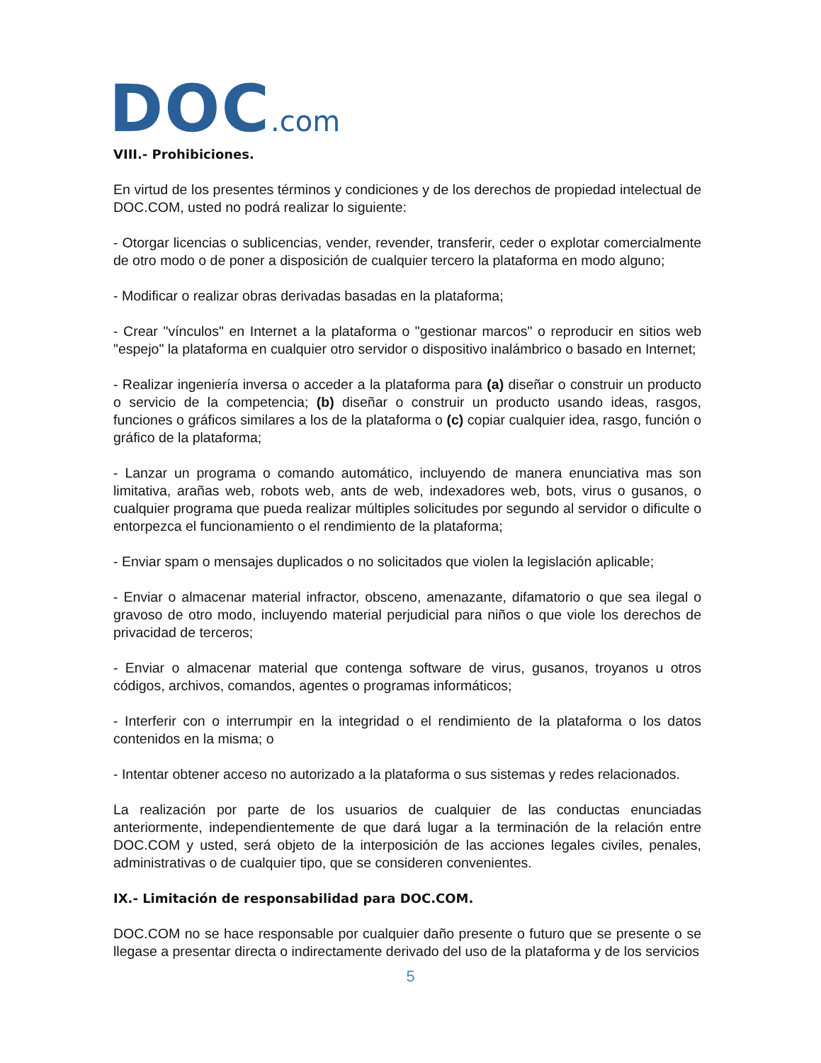DOC.com
VIII.- Prohibiciones.
En virtud de los presentes términos y condiciones y de los derechos de propiedad intelectual de DOC.COM, usted no podrá realizar lo siguiente:
- Otorgar licencias o sublicencias, vender, revender, transferir, ceder o explotar comercialmente de otro modo o de poner a disposición de cualquier tercero la plataforma en modo alguno;
- Modificar o realizar obras derivadas basadas en la plataforma;
- Crear "vínculos" en Internet a la plataforma o "gestionar marcos" o reproducir en sitios web "espejo" la plataforma en cualquier otro servidor o dispositivo inalámbrico o basado en Internet;
- Realizar ingeniería inversa o acceder a la plataforma para (a) diseñar o construir un producto o servicio de la competencia; (b) diseñar o construir un producto usando ideas, rasgos, funciones o gráficos similares a los de la plataforma o (c) copiar cualquier idea, rasgo, función o gráfico de la plataforma;
- Lanzar un programa o comando automático, incluyendo de manera enunciativa mas son limitativa, arañas web, robots web, ants de web, indexadores web, bots, virus o gusanos, o cualquier programa que pueda realizar múltiples solicitudes por segundo al servidor o dificulte o entorpezca el funcionamiento o el rendimiento de la plataforma;
- Enviar spam o mensajes duplicados o no solicitados que violen la legislación aplicable;
- Enviar o almacenar material infractor, obsceno, amenazante, difamatorio o que sea ilegal o gravoso de otro modo, incluyendo material perjudicial para niños o que viole los derechos de privacidad de terceros;
- Enviar o almacenar material que contenga software de virus, gusanos, troyanos u otros códigos, archivos, comandos, agentes o programas informáticos;
- Interferir con o interrumpir en la integridad o el rendimiento de la plataforma o los datos contenidos en la misma; o
- Intentar obtener acceso no autorizado a la plataforma o sus sistemas y redes relacionados.
La realización por parte de los usuarios de cualquier de las conductas enunciadas anteriormente, independientemente de que dará lugar a la terminación de la relación entre DOC.COM y usted, será objeto de la interposición de las acciones legales civiles, penales, administrativas o de cualquier tipo, que se consideren convenientes.
IX.- Limitación de responsabilidad para DOC.COM.
DOC.COM no se hace responsable por cualquier daño presente o futuro que se presente o se llegase a presentar directa o indirectamente derivado del uso de la plataforma y de los servicios
5